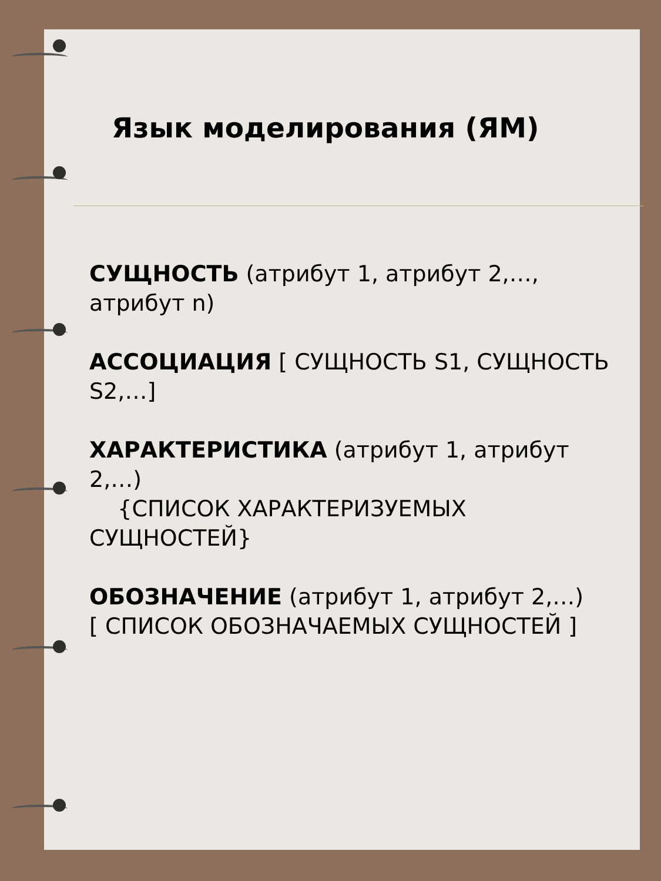Язык моделирования (ЯМ)
СУЩНОСТЬ (атрибут 1, атрибут 2,…, атрибут n)
АССОЦИАЦИЯ [ СУЩНОСТЬ S1, СУЩНОСТЬ S2,…]
ХАРАКТЕРИСТИКА (атрибут 1, атрибут 2,…)
{СПИСОК ХАРАКТЕРИЗУЕМЫХ СУЩНОСТЕЙ}
ОБОЗНАЧЕНИЕ (атрибут 1, атрибут 2,…)
[ СПИСОК ОБОЗНАЧАЕМЫХ СУЩНОСТЕЙ ]